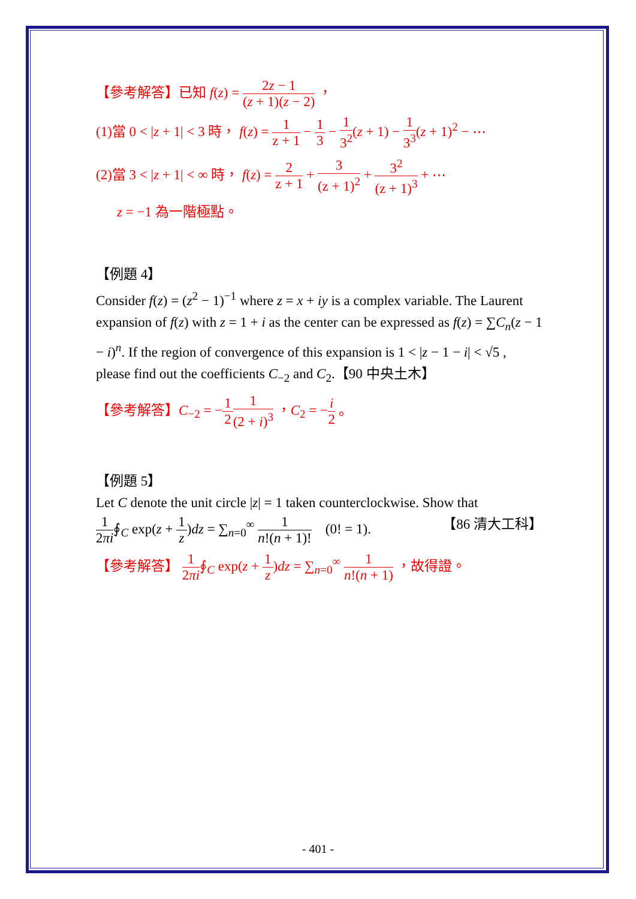【參考解答】已知 f(z) = 2z − 1 (z + 1)(z − 2) ，
(1)當 0 < |z + 1| < 3 時， f(z) = 1 z + 1 − 1 3 − 1 3<sup>2</sup>(z + 1) − 1 3<sup>3</sup>(z + 1)<sup>2</sup> − ⋯
(2)當 3 < |z + 1| < ∞ 時， f(z) = 2 z + 1 + 3 (z + 1)<sup>2</sup> + 3<sup>2</sup> (z + 1)<sup>3</sup> + ⋯
z = −1 為一階極點。
【例題 4】
Consider f(z) = (z<sup>2</sup> − 1)<sup>−1</sup> where z = x + iy is a complex variable. The Laurent expansion of f(z) with z = 1 + i as the center can be expressed as f(z) = ∑C<sub>n</sub>(z − 1 − i)<sup>n</sup>. If the region of convergence of this expansion is 1 < |z − 1 − i| < √5 , please find out the coefficients C<sub>−2</sub> and C<sub>2</sub>.【90 中央土木】
【參考解答】C<sub>−2</sub> = −1 21 (2 + i)<sup>3</sup> ，C<sub>2</sub> = −i 2 。
【例題 5】
Let C denote the unit circle |z| = 1 taken counterclockwise. Show that
1 2πi∮<sub>C</sub> exp(z + 1 z)dz = ∑<sub>n=0</sub><sup>∞</sup> 1 n!(n + 1)! (0! = 1). 【86 清大工科】
【參考解答】 1 2πi∮<sub>C</sub> exp(z + 1 z)dz = ∑<sub>n=0</sub><sup>∞</sup> 1 n!(n + 1) ，故得證。
- 401 -